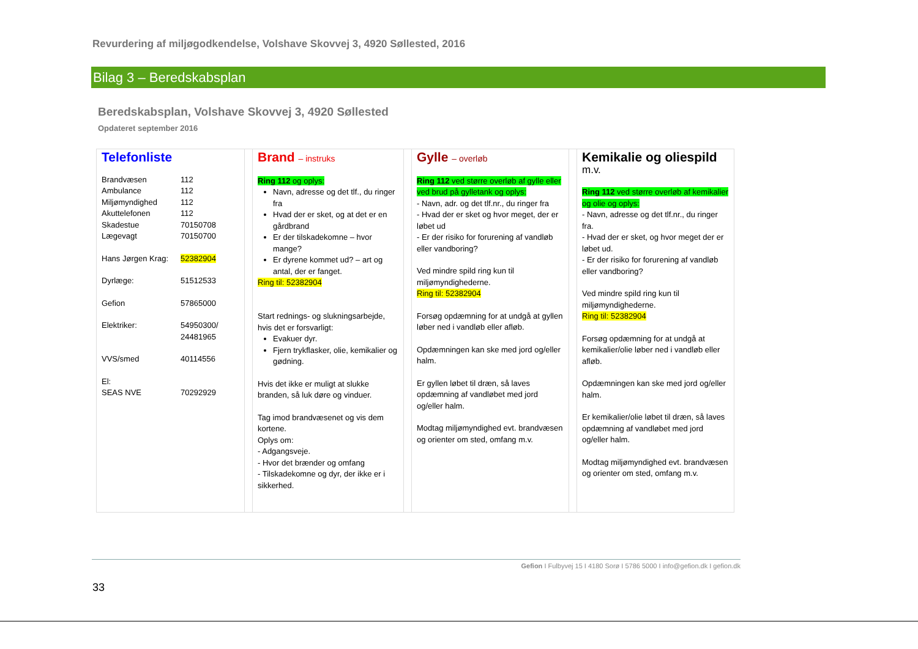Revurdering af miljøgodkendelse, Volshave Skovvej 3, 4920 Søllested, 2016
Bilag 3 – Beredskabsplan
Beredskabsplan, Volshave Skovvej 3, 4920 Søllested
Opdateret september 2016
| Telefonliste / Brandvæsen / 112 / / Ambulance / 112 / / Miljømyndighed / 112 / / Akuttelefonen / 112 / / Skadestue / 70150708 / / Lægevagt / 70150700 / / Hans Jørgen Krag: / 52382904 / / Dyrlæge: / 51512533 / / Gefion / 57865000 / / Elektriker: / 54950300/ 24481965 / / VVS/smed / 40114556 / / El: SEAS NVE / 70292929 / | | Brand – instruks Ring 112 og oplys: Navn, adresse og det tlf., du ringer fra Hvad der er sket, og at det er en gårdbrand Er der tilskadekomne – hvor mange? Er dyrene kommet ud? – art og antal, der er fanget. Ring til: 52382904 Start rednings- og slukningsarbejde, hvis det er forsvarligt: Evakuer dyr. Fjern trykflasker, olie, kemikalier og gødning. Hvis det ikke er muligt at slukke branden, så luk døre og vinduer. Tag imod brandvæsenet og vis dem kortene. Oplys om: - Adgangsveje. - Hvor det brænder og omfang - Tilskadekomne og dyr, der ikke er i sikkerhed. | | Gylle – overløb Ring 112 ved større overløb af gylle eller ved brud på gylletank og oplys: - Navn, adr. og det tlf.nr., du ringer fra - Hvad der er sket og hvor meget, der er løbet ud - Er der risiko for forurening af vandløb eller vandboring? Ved mindre spild ring kun til miljømyndighederne. Ring til: 52382904 Forsøg opdæmning for at undgå at gyllen løber ned i vandløb eller afløb. Opdæmningen kan ske med jord og/eller halm. Er gyllen løbet til dræn, så laves opdæmning af vandløbet med jord og/eller halm. Modtag miljømyndighed evt. brandvæsen og orienter om sted, omfang m.v. | | Kemikalie og oliespild m.v. Ring 112 ved større overløb af kemikalier og olie og oplys: - Navn, adresse og det tlf.nr., du ringer fra. - Hvad der er sket, og hvor meget der er løbet ud. - Er der risiko for forurening af vandløb eller vandboring? Ved mindre spild ring kun til miljømyndighederne. Ring til: 52382904 Forsøg opdæmning for at undgå at kemikalier/olie løber ned i vandløb eller afløb. Opdæmningen kan ske med jord og/eller halm. Er kemikalier/olie løbet til dræn, så laves opdæmning af vandløbet med jord og/eller halm. Modtag miljømyndighed evt. brandvæsen og orienter om sted, omfang m.v. |
Gefion I Fulbyvej 15 I 4180 Sorø I 5786 5000 I info@gefion.dk I gefion.dk
33